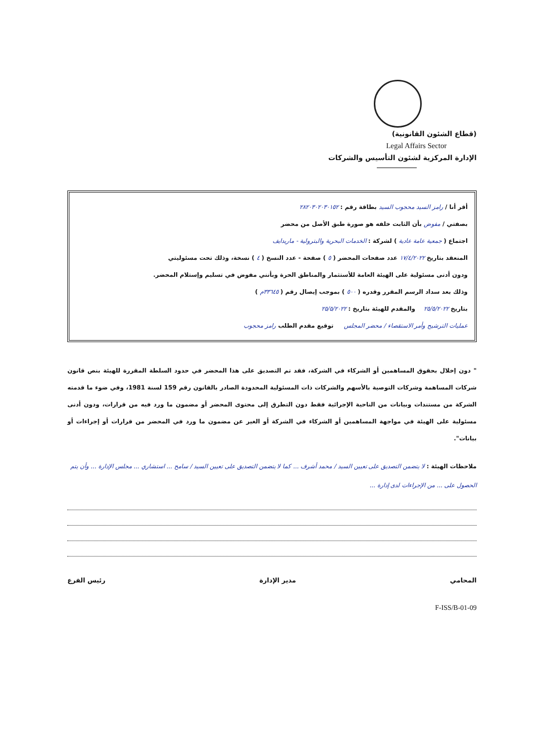(قطاع الشئون القانونية)
Legal Affairs Sector
الإدارة المركزية لشئون التأسيس والشركات
أقر أنا / رامز السيد محجوب السيد بطاقة رقم : ٢٨٢٠٣٠٢٠٣٠١٥٢
بصفتي / مفوض بأن الثابت خلفه هو صورة طبق الأصل من محضر
اجتماع ( جمعية عامة عادية ) لشركة : الخدمات البحرية والبترولية - ماريدايف
المنعقد بتاريخ ١٧/٤/٢٠٢٢ عدد صفحات المحضر ( ٥ ) صفحة - عدد النسخ ( ٤ ) نسخة، وذلك تحت مسئوليتي
ودون أدنى مسئولية على الهيئة العامة للأستثمار والمناطق الحرة وبأنني مفوض في تسليم وإستلام المحضر.
وذلك بعد سداد الرسم المقرر وقدره ( ٥٠٠ ) بموجب إيصال رقم ( ٣٣٦٤٥م )
بتاريخ ٢٥/٥/٢٠٢٢ والمقدم للهيئة بتاريخ : ٢٥/٥/٢٠٢٢
عمليات الترشيح وأمر الاستقصاء / محضر المجلس توقيع مقدم الطلب رامز محجوب
" دون إخلال بحقوق المساهمين أو الشركاء في الشركة، فقد تم التصديق على هذا المحضر في حدود السلطة المقررة للهيئة بنص قانون شركات المساهمة وشركات التوصية بالأسهم والشركات ذات المسئولية المحدودة الصادر بالقانون رقم 159 لسنة 1981، وفي ضوء ما قدمته الشركة من مستندات وبيانات من الناحية الإجرائية فقط دون التطرق إلى محتوى المحضر أو مضمون ما ورد فيه من قرارات، ودون أدنى مسئولية على الهيئة في مواجهة المساهمين أو الشركاء في الشركة أو الغير عن مضمون ما ورد في المحضر من قرارات أو إجراءات أو بيانات".
ملاحظات الهيئة : لا يتضمن التصديق على تعيين السيد / محمد أشرف ... كما لا يتضمن التصديق على تعيين السيد / سامح ... استشاري ... مجلس الإدارة ... وأن يتم الحصول على ... من الإجراءات لدى إدارة ...
المحامي مدير الإدارة رئيس الفرع
F-ISS/B-01-09